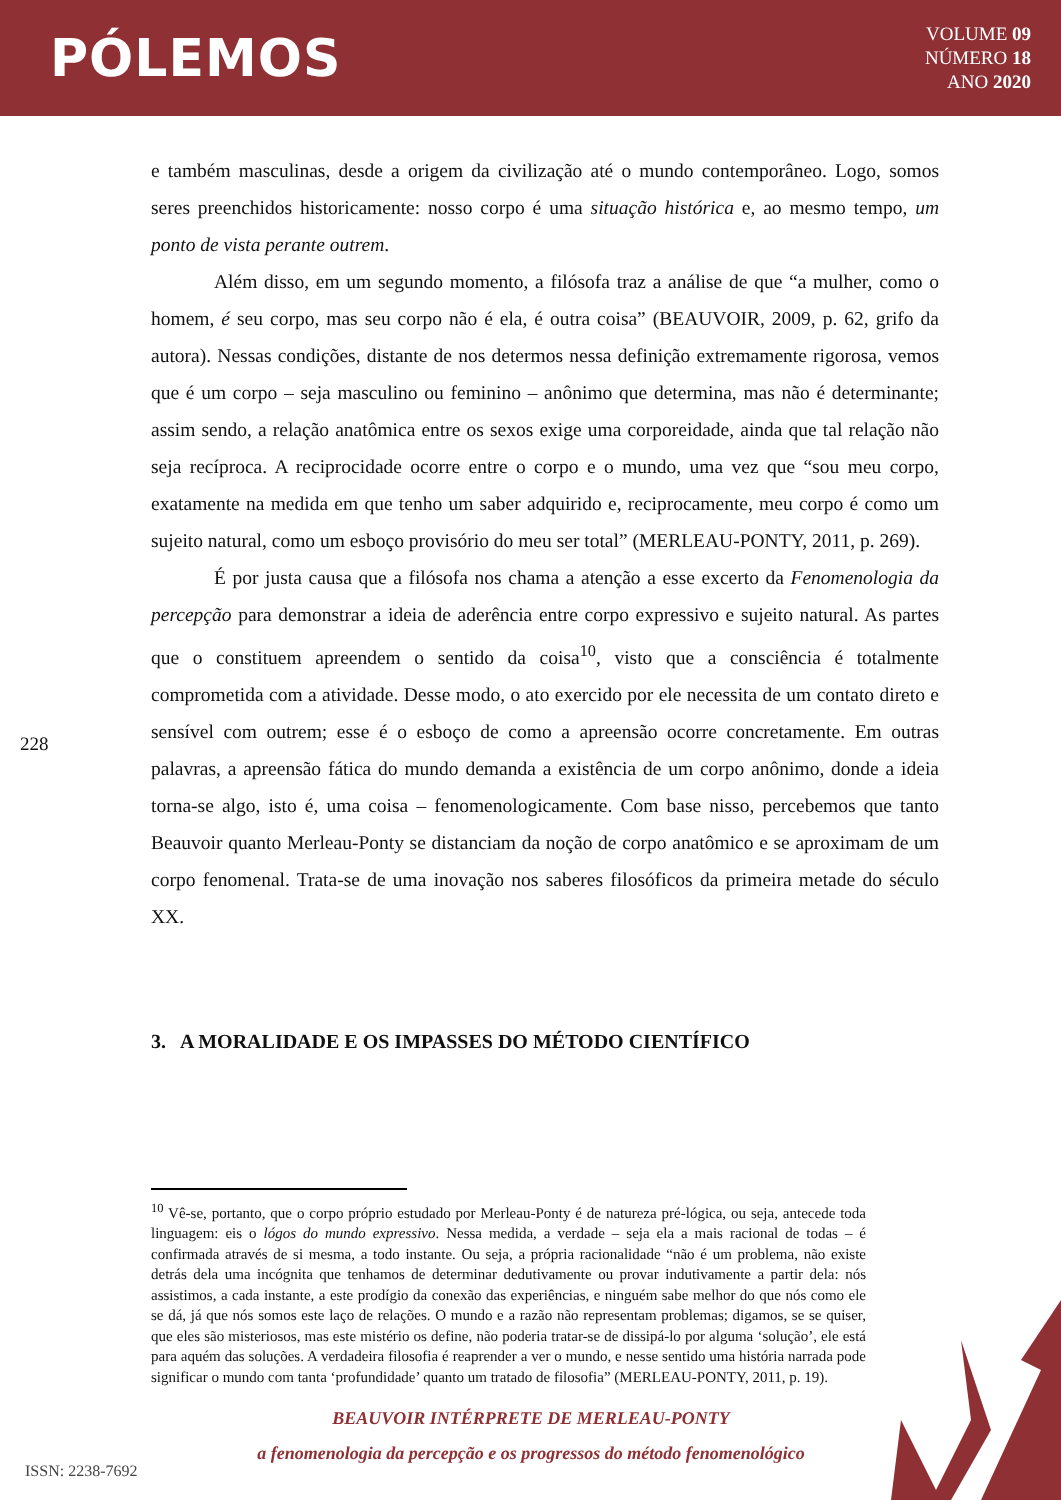PÓLEMOS
VOLUME 09
NÚMERO 18
ANO 2020
228
e também masculinas, desde a origem da civilização até o mundo contemporâneo. Logo, somos seres preenchidos historicamente: nosso corpo é uma situação histórica e, ao mesmo tempo, um ponto de vista perante outrem.
Além disso, em um segundo momento, a filósofa traz a análise de que “a mulher, como o homem, é seu corpo, mas seu corpo não é ela, é outra coisa” (BEAUVOIR, 2009, p. 62, grifo da autora). Nessas condições, distante de nos determos nessa definição extremamente rigorosa, vemos que é um corpo – seja masculino ou feminino – anônimo que determina, mas não é determinante; assim sendo, a relação anatômica entre os sexos exige uma corporeidade, ainda que tal relação não seja recíproca. A reciprocidade ocorre entre o corpo e o mundo, uma vez que “sou meu corpo, exatamente na medida em que tenho um saber adquirido e, reciprocamente, meu corpo é como um sujeito natural, como um esboço provisório do meu ser total” (MERLEAU-PONTY, 2011, p. 269).
É por justa causa que a filósofa nos chama a atenção a esse excerto da Fenomenologia da percepção para demonstrar a ideia de aderência entre corpo expressivo e sujeito natural. As partes que o constituem apreendem o sentido da coisa<sup>10</sup>, visto que a consciência é totalmente comprometida com a atividade. Desse modo, o ato exercido por ele necessita de um contato direto e sensível com outrem; esse é o esboço de como a apreensão ocorre concretamente. Em outras palavras, a apreensão fática do mundo demanda a existência de um corpo anônimo, donde a ideia torna-se algo, isto é, uma coisa – fenomenologicamente. Com base nisso, percebemos que tanto Beauvoir quanto Merleau-Ponty se distanciam da noção de corpo anatômico e se aproximam de um corpo fenomenal. Trata-se de uma inovação nos saberes filosóficos da primeira metade do século XX.
3. A MORALIDADE E OS IMPASSES DO MÉTODO CIENTÍFICO
<sup>10</sup> Vê-se, portanto, que o corpo próprio estudado por Merleau-Ponty é de natureza pré-lógica, ou seja, antecede toda linguagem: eis o lógos do mundo expressivo. Nessa medida, a verdade – seja ela a mais racional de todas – é confirmada através de si mesma, a todo instante. Ou seja, a própria racionalidade “não é um problema, não existe detrás dela uma incógnita que tenhamos de determinar dedutivamente ou provar indutivamente a partir dela: nós assistimos, a cada instante, a este prodígio da conexão das experiências, e ninguém sabe melhor do que nós como ele se dá, já que nós somos este laço de relações. O mundo e a razão não representam problemas; digamos, se se quiser, que eles são misteriosos, mas este mistério os define, não poderia tratar-se de dissipá-lo por alguma ‘solução’, ele está para aquém das soluções. A verdadeira filosofia é reaprender a ver o mundo, e nesse sentido uma história narrada pode significar o mundo com tanta ‘profundidade’ quanto um tratado de filosofia” (MERLEAU-PONTY, 2011, p. 19).
BEAUVOIR INTÉRPRETE DE MERLEAU-PONTY
a fenomenologia da percepção e os progressos do método fenomenológico
ISSN: 2238-7692